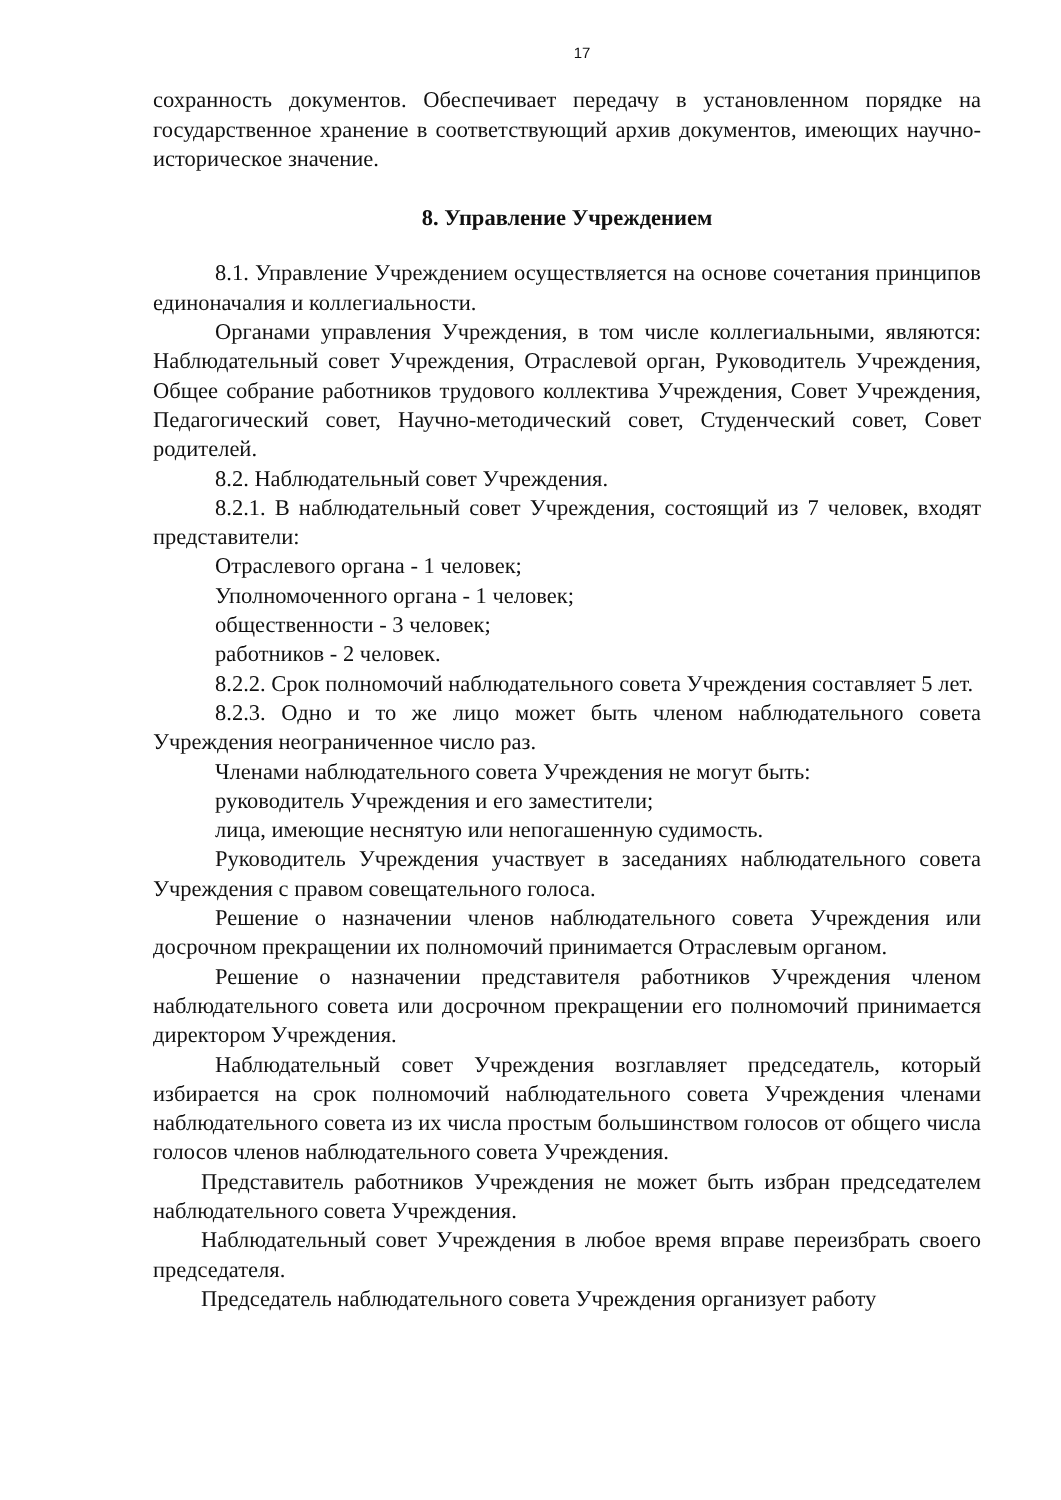17
сохранность документов. Обеспечивает передачу в установленном порядке на государственное хранение в соответствующий архив документов, имеющих научно-историческое значение.
8. Управление Учреждением
8.1. Управление Учреждением осуществляется на основе сочетания принципов единоначалия и коллегиальности.
Органами управления Учреждения, в том числе коллегиальными, являются: Наблюдательный совет Учреждения, Отраслевой орган, Руководитель Учреждения, Общее собрание работников трудового коллектива Учреждения, Совет Учреждения, Педагогический совет, Научно-методический совет, Студенческий совет, Совет родителей.
8.2. Наблюдательный совет Учреждения.
8.2.1. В наблюдательный совет Учреждения, состоящий из 7 человек, входят представители:
Отраслевого органа - 1 человек;
Уполномоченного органа - 1 человек;
общественности - 3 человек;
работников - 2 человек.
8.2.2. Срок полномочий наблюдательного совета Учреждения составляет 5 лет.
8.2.3. Одно и то же лицо может быть членом наблюдательного совета Учреждения неограниченное число раз.
Членами наблюдательного совета Учреждения не могут быть:
руководитель Учреждения и его заместители;
лица, имеющие неснятую или непогашенную судимость.
Руководитель Учреждения участвует в заседаниях наблюдательного совета Учреждения с правом совещательного голоса.
Решение о назначении членов наблюдательного совета Учреждения или досрочном прекращении их полномочий принимается Отраслевым органом.
Решение о назначении представителя работников Учреждения членом наблюдательного совета или досрочном прекращении его полномочий принимается директором Учреждения.
Наблюдательный совет Учреждения возглавляет председатель, который избирается на срок полномочий наблюдательного совета Учреждения членами наблюдательного совета из их числа простым большинством голосов от общего числа голосов членов наблюдательного совета Учреждения.
Представитель работников Учреждения не может быть избран председателем наблюдательного совета Учреждения.
Наблюдательный совет Учреждения в любое время вправе переизбрать своего председателя.
Председатель наблюдательного совета Учреждения организует работу